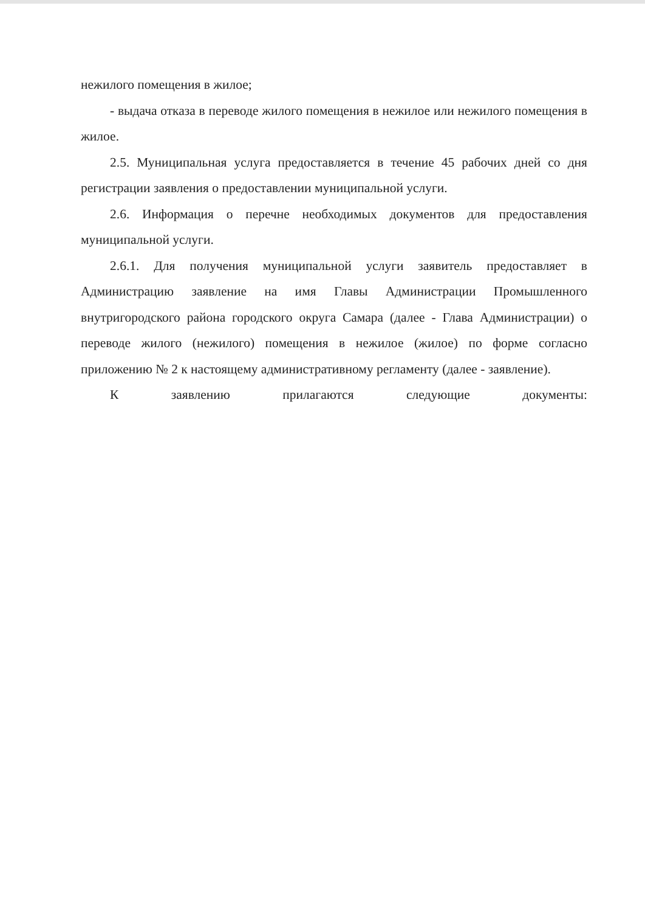нежилого помещения в жилое;
- выдача отказа в переводе жилого помещения в нежилое или нежилого помещения в жилое.
2.5. Муниципальная услуга предоставляется в течение 45 рабочих дней со дня регистрации заявления о предоставлении муниципальной услуги.
2.6. Информация о перечне необходимых документов для предоставления муниципальной услуги.
2.6.1. Для получения муниципальной услуги заявитель предоставляет в Администрацию заявление на имя Главы Администрации Промышленного внутригородского района городского округа Самара (далее - Глава Администрации) о переводе жилого (нежилого) помещения в нежилое (жилое) по форме согласно приложению № 2 к настоящему административному регламенту (далее - заявление).
К заявлению прилагаются следующие документы: